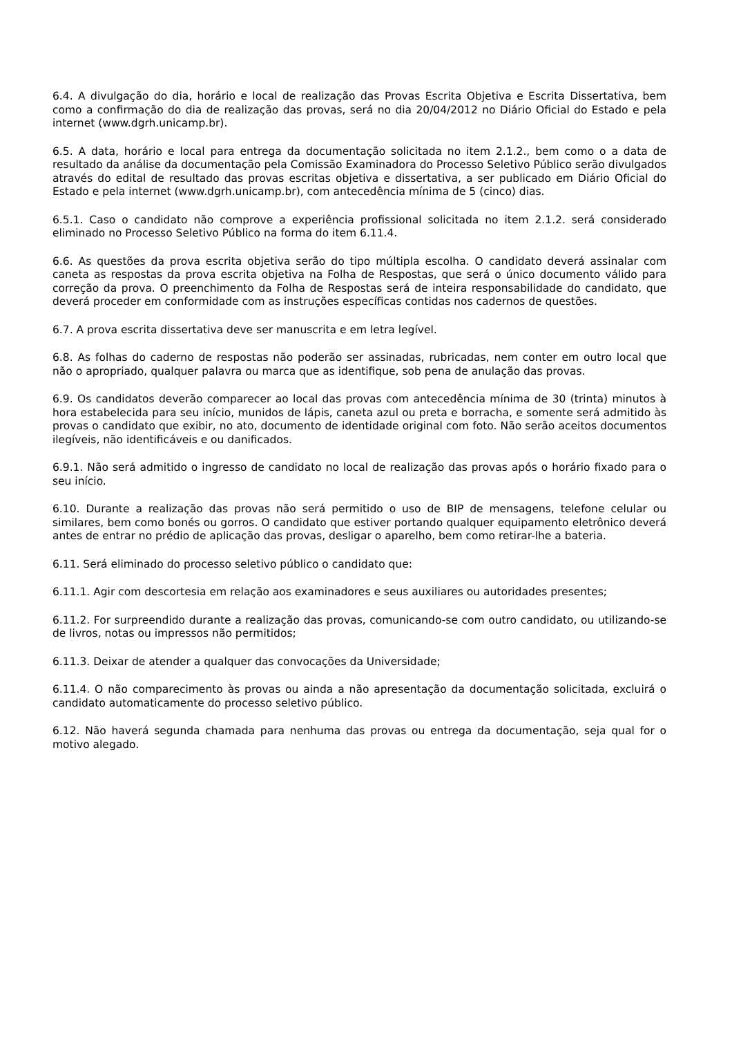6.4. A divulgação do dia, horário e local de realização das Provas Escrita Objetiva e Escrita Dissertativa, bem como a confirmação do dia de realização das provas, será no dia 20/04/2012 no Diário Oficial do Estado e pela internet (www.dgrh.unicamp.br).
6.5. A data, horário e local para entrega da documentação solicitada no item 2.1.2., bem como o a data de resultado da análise da documentação pela Comissão Examinadora do Processo Seletivo Público serão divulgados através do edital de resultado das provas escritas objetiva e dissertativa, a ser publicado em Diário Oficial do Estado e pela internet (www.dgrh.unicamp.br), com antecedência mínima de 5 (cinco) dias.
6.5.1. Caso o candidato não comprove a experiência profissional solicitada no item 2.1.2. será considerado eliminado no Processo Seletivo Público na forma do item 6.11.4.
6.6. As questões da prova escrita objetiva serão do tipo múltipla escolha. O candidato deverá assinalar com caneta as respostas da prova escrita objetiva na Folha de Respostas, que será o único documento válido para correção da prova. O preenchimento da Folha de Respostas será de inteira responsabilidade do candidato, que deverá proceder em conformidade com as instruções específicas contidas nos cadernos de questões.
6.7. A prova escrita dissertativa deve ser manuscrita e em letra legível.
6.8. As folhas do caderno de respostas não poderão ser assinadas, rubricadas, nem conter em outro local que não o apropriado, qualquer palavra ou marca que as identifique, sob pena de anulação das provas.
6.9. Os candidatos deverão comparecer ao local das provas com antecedência mínima de 30 (trinta) minutos à hora estabelecida para seu início, munidos de lápis, caneta azul ou preta e borracha, e somente será admitido às provas o candidato que exibir, no ato, documento de identidade original com foto. Não serão aceitos documentos ilegíveis, não identificáveis e ou danificados.
6.9.1. Não será admitido o ingresso de candidato no local de realização das provas após o horário fixado para o seu início.
6.10. Durante a realização das provas não será permitido o uso de BIP de mensagens, telefone celular ou similares, bem como bonés ou gorros. O candidato que estiver portando qualquer equipamento eletrônico deverá antes de entrar no prédio de aplicação das provas, desligar o aparelho, bem como retirar-lhe a bateria.
6.11. Será eliminado do processo seletivo público o candidato que:
6.11.1. Agir com descortesia em relação aos examinadores e seus auxiliares ou autoridades presentes;
6.11.2. For surpreendido durante a realização das provas, comunicando-se com outro candidato, ou utilizando-se de livros, notas ou impressos não permitidos;
6.11.3. Deixar de atender a qualquer das convocações da Universidade;
6.11.4. O não comparecimento às provas ou ainda a não apresentação da documentação solicitada, excluirá o candidato automaticamente do processo seletivo público.
6.12. Não haverá segunda chamada para nenhuma das provas ou entrega da documentação, seja qual for o motivo alegado.